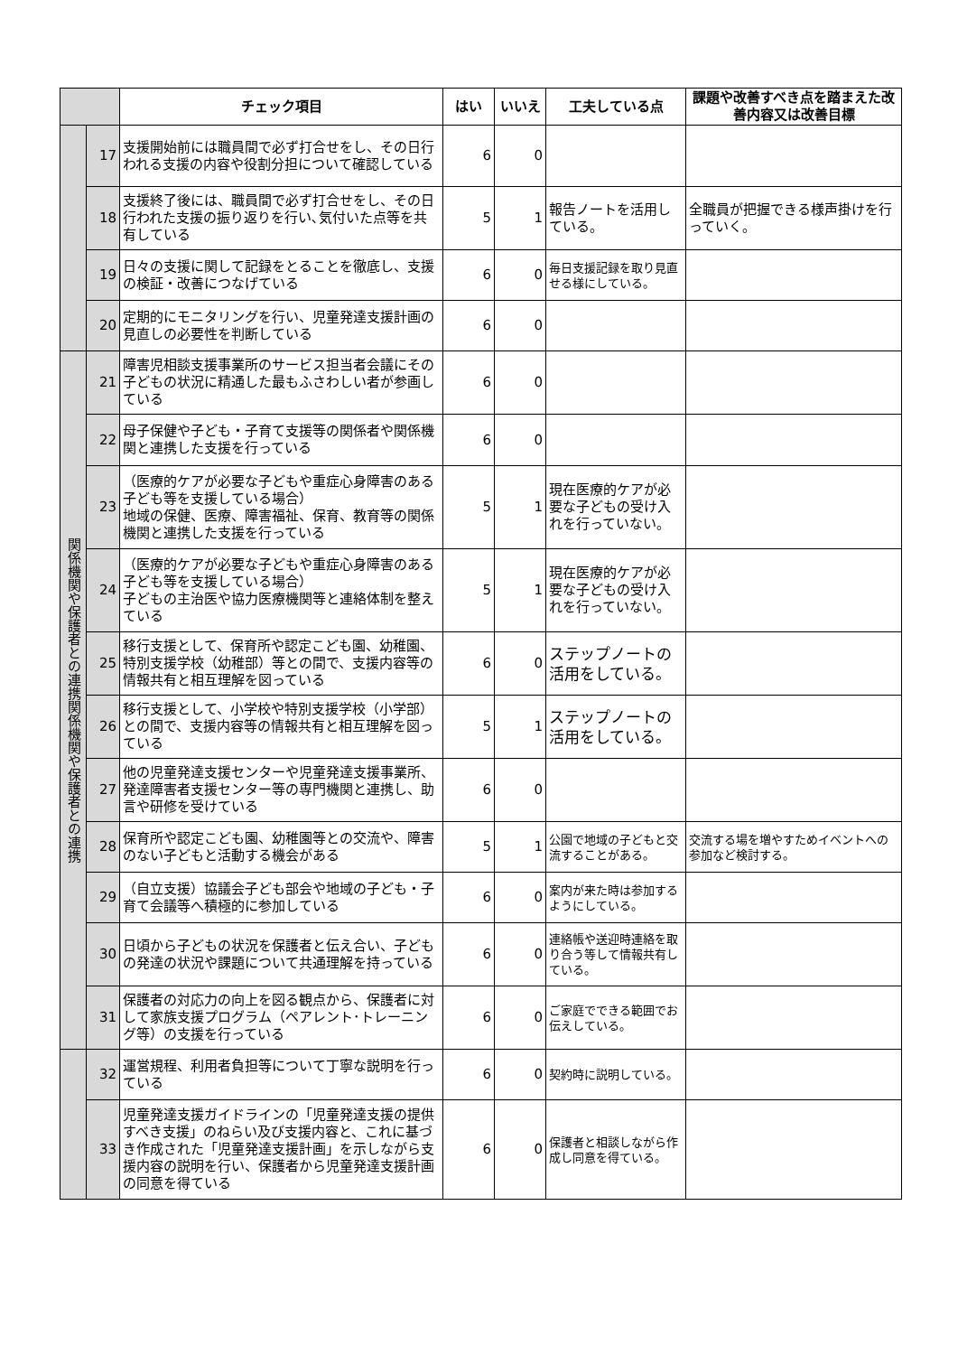| | | チェック項目 | はい | いいえ | 工夫している点 | 課題や改善すべき点を踏まえた改善内容又は改善目標 |
| --- | --- | --- | --- | --- | --- | --- |
| | 17 | 支援開始前には職員間で必ず打合せをし、その日行われる支援の内容や役割分担について確認している | 6 | 0 | | |
| | 18 | 支援終了後には、職員間で必ず打合せをし、その日行われた支援の振り返りを行い､気付いた点等を共有している | 5 | 1 | 報告ノートを活用している。 | 全職員が把握できる様声掛けを行っていく。 |
| | 19 | 日々の支援に関して記録をとることを徹底し、支援の検証・改善につなげている | 6 | 0 | 毎日支援記録を取り見直せる様にしている。 | |
| | 20 | 定期的にモニタリングを行い、児童発達支援計画の見直しの必要性を判断している | 6 | 0 | | |
| 関係機関や保護者との連携関係機関や保護者との連携 | 21 | 障害児相談支援事業所のサービス担当者会議にその子どもの状況に精通した最もふさわしい者が参画している | 6 | 0 | | |
| | 22 | 母子保健や子ども・子育て支援等の関係者や関係機関と連携した支援を行っている | 6 | 0 | | |
| | 23 | （医療的ケアが必要な子どもや重症心身障害のある子ども等を支援している場合） 地域の保健、医療、障害福祉、保育、教育等の関係機関と連携した支援を行っている | 5 | 1 | 現在医療的ケアが必要な子どもの受け入れを行っていない。 | |
| | 24 | （医療的ケアが必要な子どもや重症心身障害のある子ども等を支援している場合） 子どもの主治医や協力医療機関等と連絡体制を整えている | 5 | 1 | 現在医療的ケアが必要な子どもの受け入れを行っていない。 | |
| | 25 | 移行支援として、保育所や認定こども園、幼稚園、特別支援学校（幼稚部）等との間で、支援内容等の情報共有と相互理解を図っている | 6 | 0 | ステップノートの活用をしている。 | |
| | 26 | 移行支援として、小学校や特別支援学校（小学部）との間で、支援内容等の情報共有と相互理解を図っている | 5 | 1 | ステップノートの活用をしている。 | |
| | 27 | 他の児童発達支援センターや児童発達支援事業所、発達障害者支援センター等の専門機関と連携し、助言や研修を受けている | 6 | 0 | | |
| | 28 | 保育所や認定こども園、幼稚園等との交流や、障害のない子どもと活動する機会がある | 5 | 1 | 公園で地域の子どもと交流することがある。 | 交流する場を増やすためイベントへの参加など検討する。 |
| | 29 | （自立支援）協議会子ども部会や地域の子ども・子育て会議等へ積極的に参加している | 6 | 0 | 案内が来た時は参加するようにしている。 | |
| | 30 | 日頃から子どもの状況を保護者と伝え合い、子どもの発達の状況や課題について共通理解を持っている | 6 | 0 | 連絡帳や送迎時連絡を取り合う等して情報共有している。 | |
| | 31 | 保護者の対応力の向上を図る観点から、保護者に対して家族支援プログラム（ペアレント･トレーニング等）の支援を行っている | 6 | 0 | ご家庭でできる範囲でお伝えしている。 | |
| | 32 | 運営規程、利用者負担等について丁寧な説明を行っている | 6 | 0 | 契約時に説明している。 | |
| | 33 | 児童発達支援ガイドラインの「児童発達支援の提供すべき支援」のねらい及び支援内容と、これに基づき作成された「児童発達支援計画」を示しながら支援内容の説明を行い、保護者から児童発達支援計画の同意を得ている | 6 | 0 | 保護者と相談しながら作成し同意を得ている。 | |